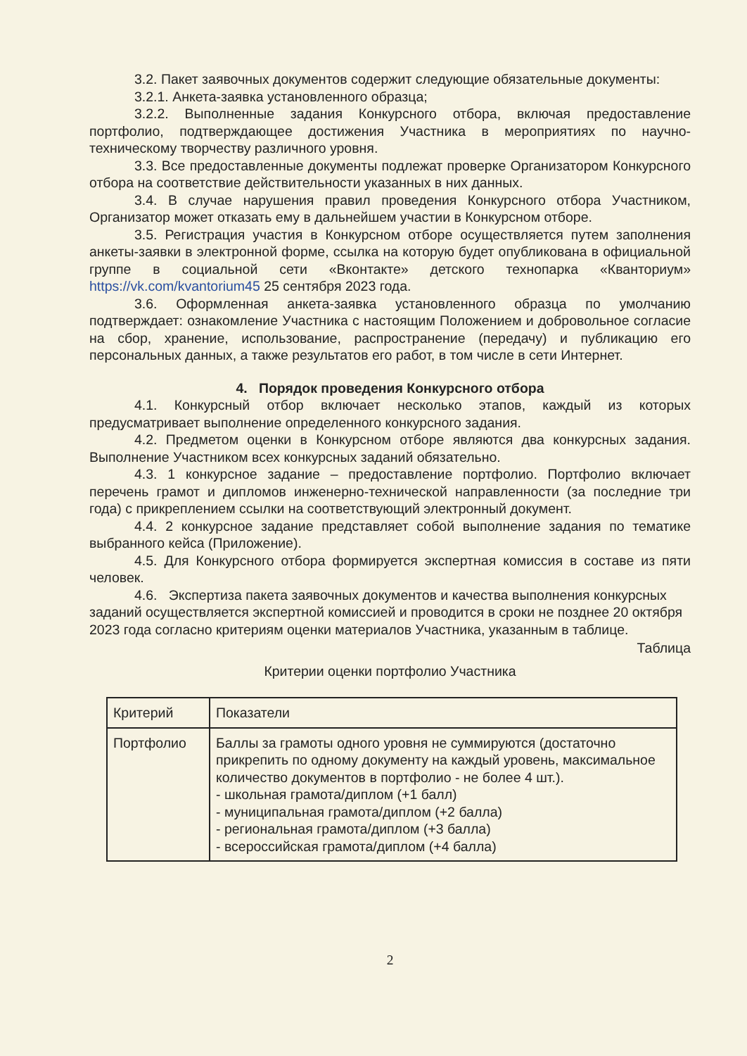3.2. Пакет заявочных документов содержит следующие обязательные документы:
3.2.1. Анкета-заявка установленного образца;
3.2.2. Выполненные задания Конкурсного отбора, включая предоставление портфолио, подтверждающее достижения Участника в мероприятиях по научно-техническому творчеству различного уровня.
3.3. Все предоставленные документы подлежат проверке Организатором Конкурсного отбора на соответствие действительности указанных в них данных.
3.4. В случае нарушения правил проведения Конкурсного отбора Участником, Организатор может отказать ему в дальнейшем участии в Конкурсном отборе.
3.5. Регистрация участия в Конкурсном отборе осуществляется путем заполнения анкеты-заявки в электронной форме, ссылка на которую будет опубликована в официальной группе в социальной сети «Вконтакте» детского технопарка «Кванториум» https://vk.com/kvantorium45 25 сентября 2023 года.
3.6. Оформленная анкета-заявка установленного образца по умолчанию подтверждает: ознакомление Участника с настоящим Положением и добровольное согласие на сбор, хранение, использование, распространение (передачу) и публикацию его персональных данных, а также результатов его работ, в том числе в сети Интернет.
4. Порядок проведения Конкурсного отбора
4.1. Конкурсный отбор включает несколько этапов, каждый из которых предусматривает выполнение определенного конкурсного задания.
4.2. Предметом оценки в Конкурсном отборе являются два конкурсных задания. Выполнение Участником всех конкурсных заданий обязательно.
4.3. 1 конкурсное задание – предоставление портфолио. Портфолио включает перечень грамот и дипломов инженерно-технической направленности (за последние три года) с прикреплением ссылки на соответствующий электронный документ.
4.4. 2 конкурсное задание представляет собой выполнение задания по тематике выбранного кейса (Приложение).
4.5. Для Конкурсного отбора формируется экспертная комиссия в составе из пяти человек.
4.6. Экспертиза пакета заявочных документов и качества выполнения конкурсных заданий осуществляется экспертной комиссией и проводится в сроки не позднее 20 октября 2023 года согласно критериям оценки материалов Участника, указанным в таблице.
Таблица
Критерии оценки портфолио Участника
| Критерий | Показатели |
| Портфолио | Баллы за грамоты одного уровня не суммируются (достаточно прикрепить по одному документу на каждый уровень, максимальное количество документов в портфолио - не более 4 шт.). - школьная грамота/диплом (+1 балл) - муниципальная грамота/диплом (+2 балла) - региональная грамота/диплом (+3 балла) - всероссийская грамота/диплом (+4 балла) |
2